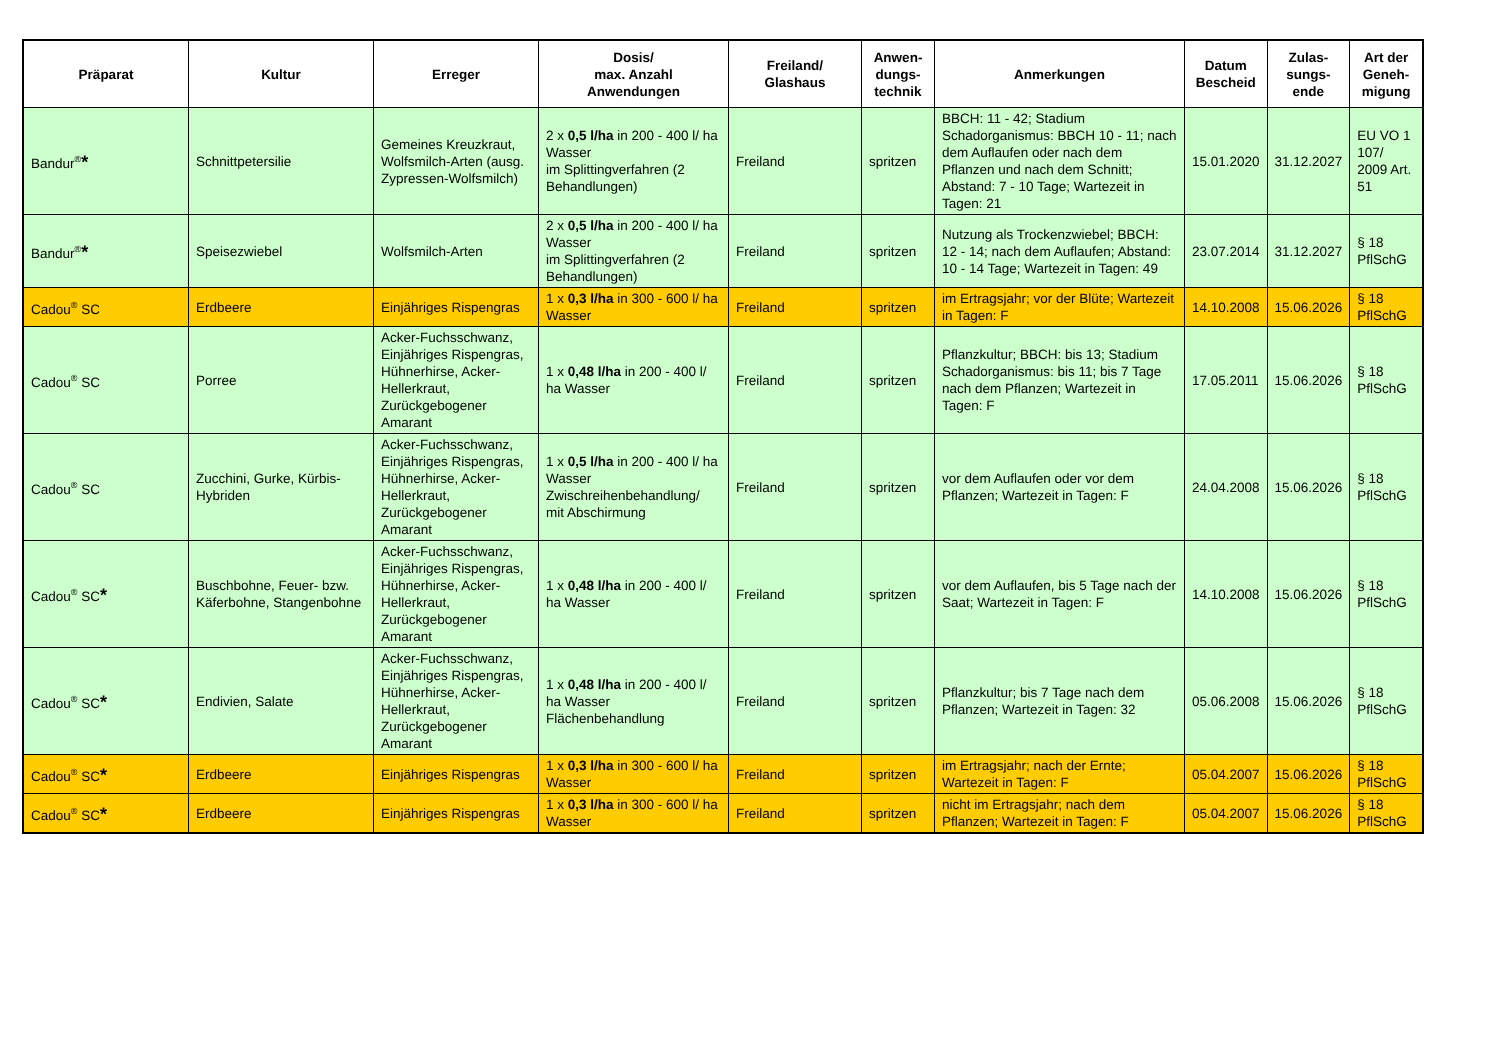| Präparat | Kultur | Erreger | Dosis/ max. Anzahl Anwendungen | Freiland/ Glashaus | Anwen- dungs- technik | Anmerkungen | Datum Bescheid | Zulas- sungs- ende | Art der Geneh- migung |
| --- | --- | --- | --- | --- | --- | --- | --- | --- | --- |
| Bandur<sup>®</sup> * | Schnittpetersilie | Gemeines Kreuzkraut, Wolfsmilch-Arten (ausg. Zypressen-Wolfsmilch) | 2 x 0,5 l/ha in 200 - 400 l/ ha Wasser im Splittingverfahren (2 Behandlungen) | Freiland | spritzen | BBCH: 11 - 42; Stadium Schadorganismus: BBCH 10 - 11; nach dem Auflaufen oder nach dem Pflanzen und nach dem Schnitt; Abstand: 7 - 10 Tage; Wartezeit in Tagen: 21 | 15.01.2020 | 31.12.2027 | EU VO 1 107/ 2009 Art. 51 |
| Bandur<sup>®</sup> * | Speisezwiebel | Wolfsmilch-Arten | 2 x 0,5 l/ha in 200 - 400 l/ ha Wasser im Splittingverfahren (2 Behandlungen) | Freiland | spritzen | Nutzung als Trockenzwiebel; BBCH: 12 - 14; nach dem Auflaufen; Abstand: 10 - 14 Tage; Wartezeit in Tagen: 49 | 23.07.2014 | 31.12.2027 | § 18 PflSchG |
| Cadou<sup>®</sup> SC | Erdbeere | Einjähriges Rispengras | 1 x 0,3 l/ha in 300 - 600 l/ ha Wasser | Freiland | spritzen | im Ertragsjahr; vor der Blüte; Wartezeit in Tagen: F | 14.10.2008 | 15.06.2026 | § 18 PflSchG |
| Cadou<sup>®</sup> SC | Porree | Acker-Fuchsschwanz, Einjähriges Rispengras, Hühnerhirse, Acker-Hellerkraut, Zurückgebogener Amarant | 1 x 0,48 l/ha in 200 - 400 l/ ha Wasser | Freiland | spritzen | Pflanzkultur; BBCH: bis 13; Stadium Schadorganismus: bis 11; bis 7 Tage nach dem Pflanzen; Wartezeit in Tagen: F | 17.05.2011 | 15.06.2026 | § 18 PflSchG |
| Cadou<sup>®</sup> SC | Zucchini, Gurke, Kürbis-Hybriden | Acker-Fuchsschwanz, Einjähriges Rispengras, Hühnerhirse, Acker-Hellerkraut, Zurückgebogener Amarant | 1 x 0,5 l/ha in 200 - 400 l/ ha Wasser Zwischreihenbehandlung/ mit Abschirmung | Freiland | spritzen | vor dem Auflaufen oder vor dem Pflanzen; Wartezeit in Tagen: F | 24.04.2008 | 15.06.2026 | § 18 PflSchG |
| Cadou<sup>®</sup> SC * | Buschbohne, Feuer- bzw. Käferbohne, Stangenbohne | Acker-Fuchsschwanz, Einjähriges Rispengras, Hühnerhirse, Acker-Hellerkraut, Zurückgebogener Amarant | 1 x 0,48 l/ha in 200 - 400 l/ ha Wasser | Freiland | spritzen | vor dem Auflaufen, bis 5 Tage nach der Saat; Wartezeit in Tagen: F | 14.10.2008 | 15.06.2026 | § 18 PflSchG |
| Cadou<sup>®</sup> SC * | Endivien, Salate | Acker-Fuchsschwanz, Einjähriges Rispengras, Hühnerhirse, Acker-Hellerkraut, Zurückgebogener Amarant | 1 x 0,48 l/ha in 200 - 400 l/ ha Wasser Flächenbehandlung | Freiland | spritzen | Pflanzkultur; bis 7 Tage nach dem Pflanzen; Wartezeit in Tagen: 32 | 05.06.2008 | 15.06.2026 | § 18 PflSchG |
| Cadou<sup>®</sup> SC * | Erdbeere | Einjähriges Rispengras | 1 x 0,3 l/ha in 300 - 600 l/ ha Wasser | Freiland | spritzen | im Ertragsjahr; nach der Ernte; Wartezeit in Tagen: F | 05.04.2007 | 15.06.2026 | § 18 PflSchG |
| Cadou<sup>®</sup> SC * | Erdbeere | Einjähriges Rispengras | 1 x 0,3 l/ha in 300 - 600 l/ ha Wasser | Freiland | spritzen | nicht im Ertragsjahr; nach dem Pflanzen; Wartezeit in Tagen: F | 05.04.2007 | 15.06.2026 | § 18 PflSchG |